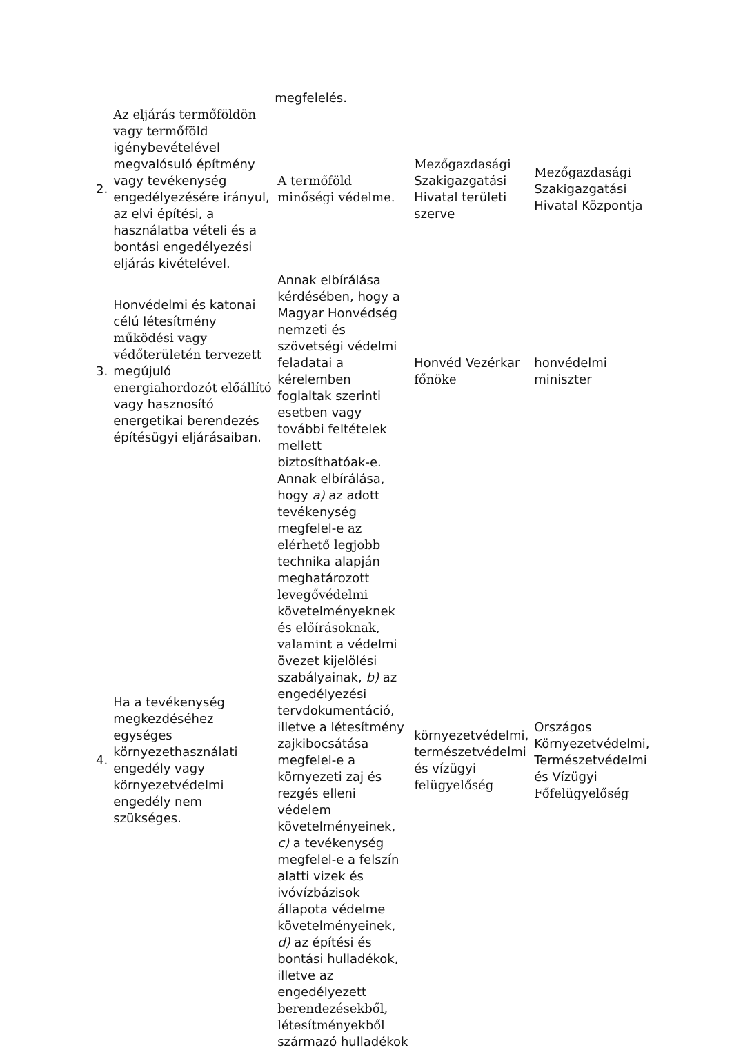| | | megfelelés. | | |
| 2. | Az eljárás termőföldön vagy termőföld igénybevételével megvalósuló építmény vagy tevékenység engedélyezésére irányul, az elvi építési, a használatba vételi és a bontási engedélyezési eljárás kivételével. | A termőföld minőségi védelme. | Mezőgazdasági Szakigazgatási Hivatal területi szerve | Mezőgazdasági Szakigazgatási Hivatal Központja |
| 3. | Honvédelmi és katonai célú létesítmény működési vagy védőterületén tervezett megújuló energiahordozót előállító vagy hasznosító energetikai berendezés építésügyi eljárásaiban. | Annak elbírálása kérdésében, hogy a Magyar Honvédség nemzeti és szövetségi védelmi feladatai a kérelemben foglaltak szerinti esetben vagy további feltételek mellett biztosíthatóak-e. | Honvéd Vezérkar főnöke | honvédelmi miniszter |
| 4. | Ha a tevékenység megkezdéséhez egységes környezethasználati engedély vagy környezetvédelmi engedély nem szükséges. | Annak elbírálása, hogy a) az adott tevékenység megfelel-e az elérhető legjobb technika alapján meghatározott levegővédelmi követelményeknek és előírásoknak, valamint a védelmi övezet kijelölési szabályainak, b) az engedélyezési tervdokumentáció, illetve a létesítmény zajkibocsátása megfelel-e a környezeti zaj és rezgés elleni védelem követelményeinek, c) a tevékenység megfelel-e a felszín alatti vizek és ivóvízbázisok állapota védelme követelményeinek, d) az építési és bontási hulladékok, illetve az engedélyezett berendezésekből, létesítményekből származó hulladékok | környezetvédelmi, természetvédelmi és vízügyi felügyelőség | Országos Környezetvédelmi, Természetvédelmi és Vízügyi Főfelügyelőség |